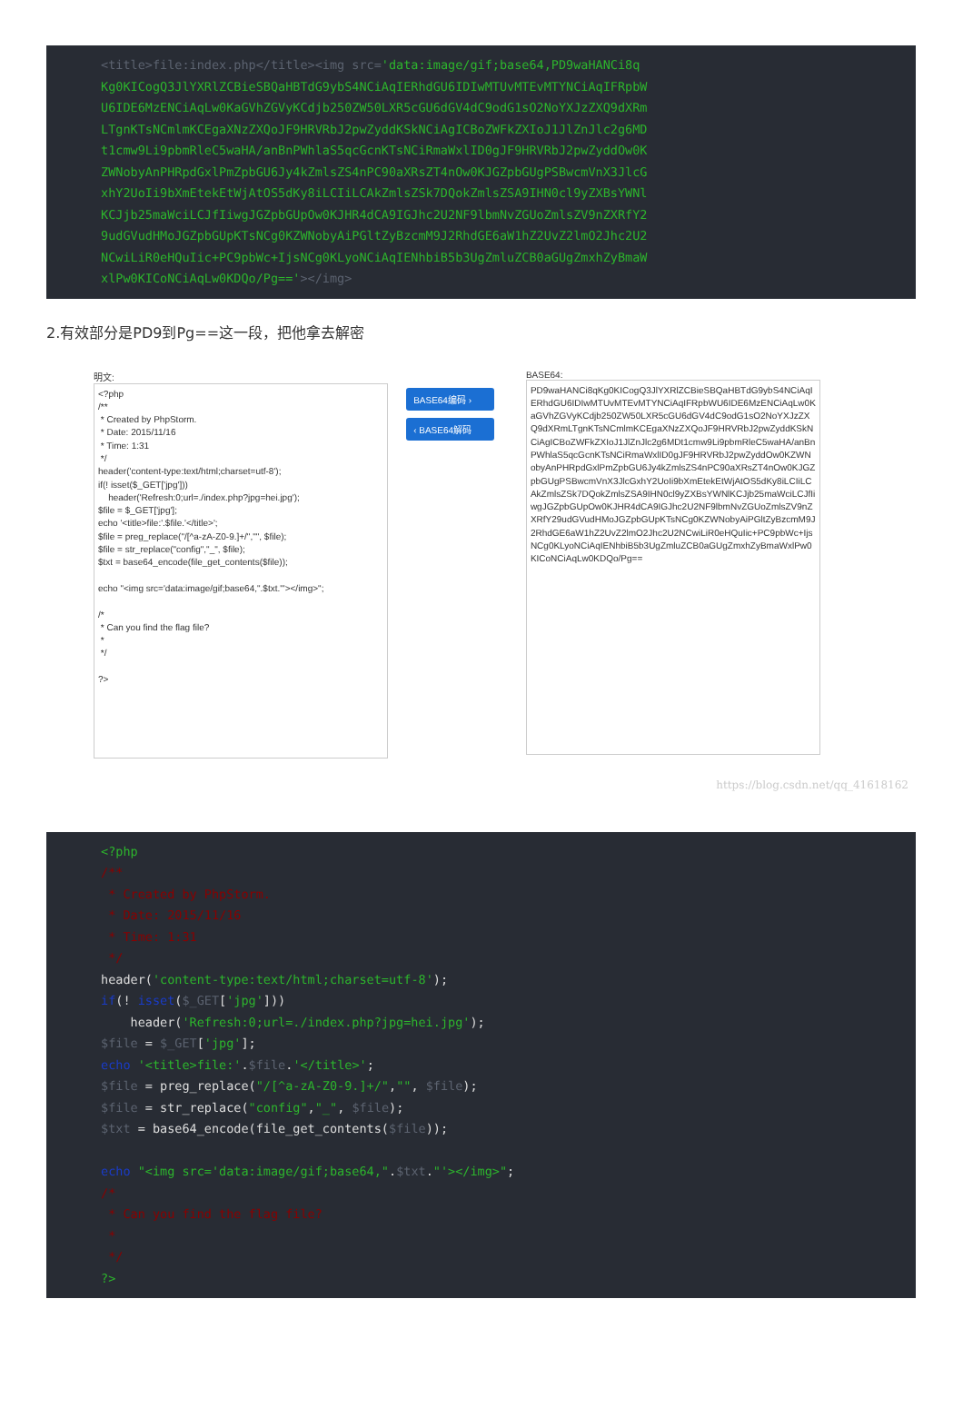<title>file:index.php</title><img src='data:image/gif;base64,PD9waHANCi8q Kg0KICogQ3JlYXRlZCBieSBQaHBTdG9ybS4NCiAqIERhdGU6IDIwMTUvMTEvMTYNCiAqIFRpbW U6IDE6MzENCiAqLw0KaGVhZGVyKCdjb250ZW50LXR5cGU6dGV4dC9odG1sO2NoYXJzZXQ9dXRm LTgnKTsNCmlmKCEgaXNzZXQoJF9HRVRbJ2pwZyddKSkNCiAgICBoZWFkZXIoJ1JlZnJlc2g6MD t1cmw9Li9pbmRleC5waHA/anBnPWhlaS5qcGcnKTsNCiRmaWxlID0gJF9HRVRbJ2pwZyddOw0K ZWNobyAnPHRpdGxlPmZpbGU6Jy4kZmlsZS4nPC90aXRsZT4nOw0KJGZpbGUgPSBwcmVnX3JlcG xhY2UoIi9bXmEtekEtWjAtOS5dKy8iLCIiLCAkZmlsZSk7DQokZmlsZSA9IHN0cl9yZXBsYWNl KCJjb25maWciLCJfIiwgJGZpbGUpOw0KJHR4dCA9IGJhc2U2NF9lbmNvZGUoZmlsZV9nZXRfY2 9udGVudHMoJGZpbGUpKTsNCg0KZWNobyAiPGltZyBzcmM9J2RhdGE6aW1hZ2UvZ2lmO2Jhc2U2 NCwiLiR0eHQuIic+PC9pbWc+IjsNCg0KLyoNCiAqIENhbiB5b3UgZmluZCB0aGUgZmxhZyBmaW xlPw0KICoNCiAqLw0KDQo/Pg=='></img>
2.有效部分是PD9到Pg==这一段，把他拿去解密
明文:
<?php /** * Created by PhpStorm. * Date: 2015/11/16 * Time: 1:31 */ header('content-type:text/html;charset=utf-8'); if(! isset($_GET['jpg'])) header('Refresh:0;url=./index.php?jpg=hei.jpg'); $file = $_GET['jpg']; echo '<title>file:'.$file.'</title>'; $file = preg_replace("/[^a-zA-Z0-9.]+/","", $file); $file = str_replace("config","_", $file); $txt = base64_encode(file_get_contents($file)); echo "<img src='data:image/gif;base64,".$txt."'></img>"; /* * Can you find the flag file? * */ ?>
BASE64编码 ›
‹ BASE64解码
BASE64:
PD9waHANCi8qKg0KICogQ3JlYXRlZCBieSBQaHBTdG9ybS4NCiAqIERhdGU6IDIwMTUvMTEvMTYNCiAqIFRpbWU6IDE6MzENCiAqLw0KaGVhZGVyKCdjb250ZW50LXR5cGU6dGV4dC9odG1sO2NoYXJzZXQ9dXRmLTgnKTsNCmlmKCEgaXNzZXQoJF9HRVRbJ2pwZyddKSkNCiAgICBoZWFkZXIoJ1JlZnJlc2g6MDt1cmw9Li9pbmRleC5waHA/anBnPWhlaS5qcGcnKTsNCiRmaWxlID0gJF9HRVRbJ2pwZyddOw0KZWNobyAnPHRpdGxlPmZpbGU6Jy4kZmlsZS4nPC90aXRsZT4nOw0KJGZpbGUgPSBwcmVnX3JlcGxhY2UoIi9bXmEtekEtWjAtOS5dKy8iLCIiLCAkZmlsZSk7DQokZmlsZSA9IHN0cl9yZXBsYWNlKCJjb25maWciLCJfIiwgJGZpbGUpOw0KJHR4dCA9IGJhc2U2NF9lbmNvZGUoZmlsZV9nZXRfY29udGVudHMoJGZpbGUpKTsNCg0KZWNobyAiPGltZyBzcmM9J2RhdGE6aW1hZ2UvZ2lmO2Jhc2U2NCwiLiR0eHQuIic+PC9pbWc+IjsNCg0KLyoNCiAqIENhbiB5b3UgZmluZCB0aGUgZmxhZyBmaWxlPw0KICoNCiAqLw0KDQo/Pg==
https://blog.csdn.net/qq_41618162
<?php /** * Created by PhpStorm. * Date: 2015/11/16 * Time: 1:31 */ header('content-type:text/html;charset=utf-8'); if(! isset($_GET['jpg'])) header('Refresh:0;url=./index.php?jpg=hei.jpg'); $file = $_GET['jpg']; echo '<title>file:'.$file.'</title>'; $file = preg_replace("/[^a-zA-Z0-9.]+/","", $file); $file = str_replace("config","_", $file); $txt = base64_encode(file_get_contents($file)); echo "<img src='data:image/gif;base64,".$txt."'></img>"; /* * Can you find the flag file? * */ ?>